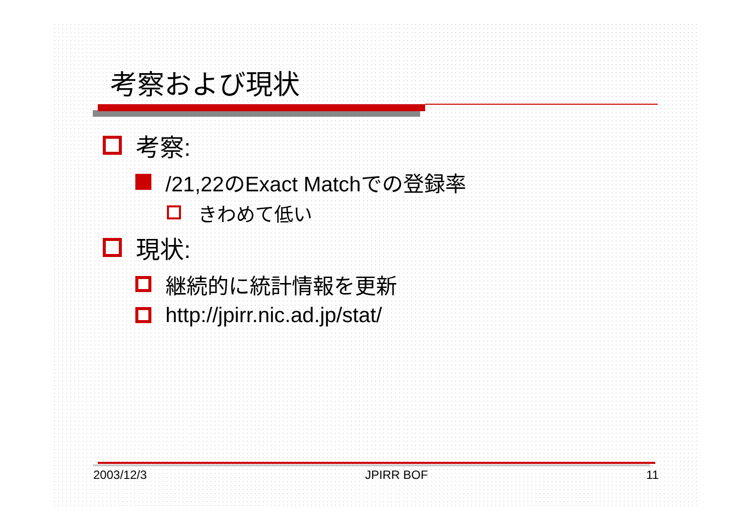考察および現状
考察:
/21,22のExact Matchでの登録率
きわめて低い
現状:
継続的に統計情報を更新
http://jpirr.nic.ad.jp/stat/
2003/12/3 JPIRR BOF 11